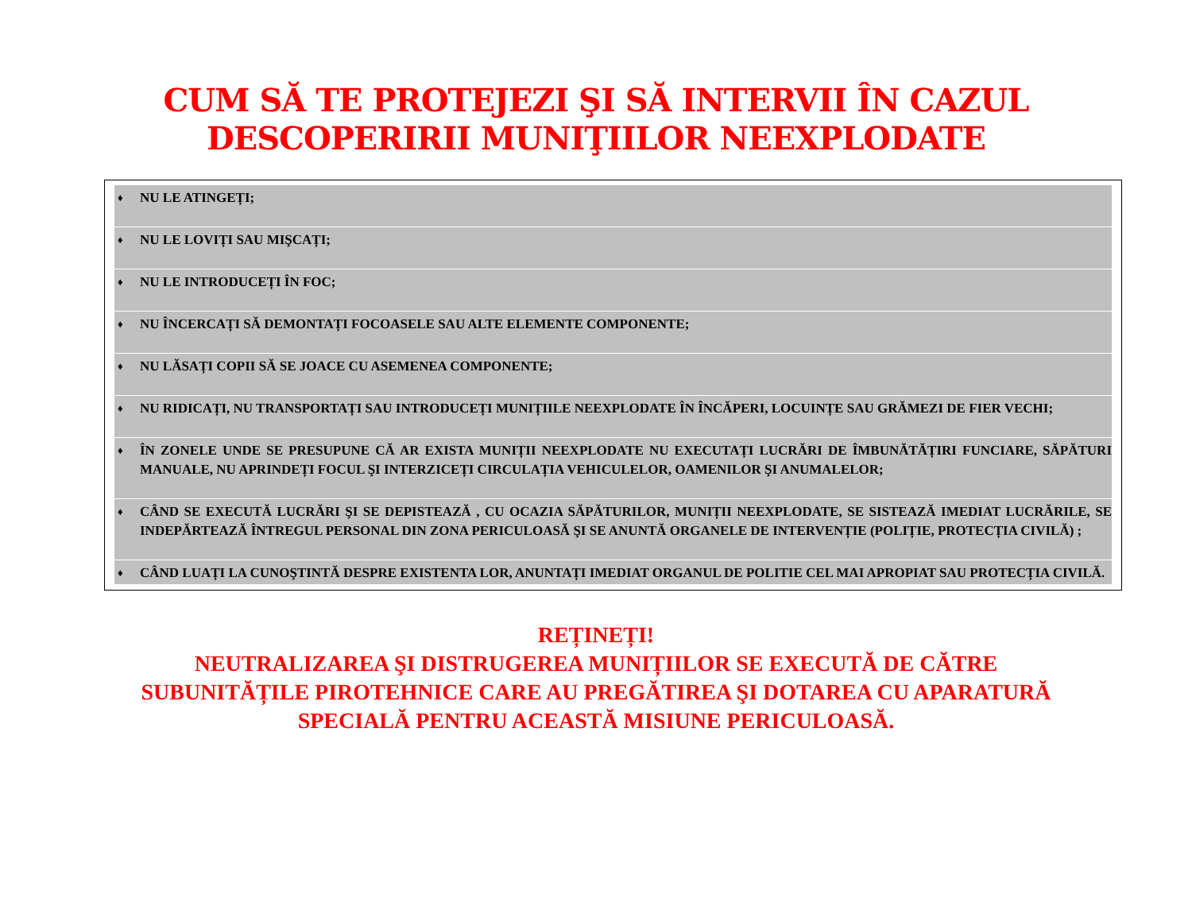CUM SĂ TE PROTEJEZI ŞI SĂ INTERVII ÎN CAZUL
DESCOPERIRII MUNIŢIILOR NEEXPLODATE
♦ NU LE ATINGEȚI;
♦ NU LE LOVIȚI SAU MIŞCAȚI;
♦ NU LE INTRODUCEȚI ÎN FOC;
♦ NU ÎNCERCAȚI SĂ DEMONTAȚI FOCOASELE SAU ALTE ELEMENTE COMPONENTE;
♦ NU LĂSAȚI COPII SĂ SE JOACE CU ASEMENEA COMPONENTE;
♦ NU RIDICAȚI, NU TRANSPORTAȚI SAU INTRODUCEȚI MUNIȚIILE NEEXPLODATE ÎN ÎNCĂPERI, LOCUINȚE SAU GRĂMEZI DE FIER VECHI;
♦ ÎN ZONELE UNDE SE PRESUPUNE CĂ AR EXISTA MUNIȚII NEEXPLODATE NU EXECUTAȚI LUCRĂRI DE ÎMBUNĂTĂȚIRI FUNCIARE, SĂPĂTURI MANUALE, NU APRINDEȚI FOCUL ŞI INTERZICEȚI CIRCULAȚIA VEHICULELOR, OAMENILOR ŞI ANUMALELOR;
♦ CÂND SE EXECUTĂ LUCRĂRI ŞI SE DEPISTEAZĂ , CU OCAZIA SĂPĂTURILOR, MUNIȚII NEEXPLODATE, SE SISTEAZĂ IMEDIAT LUCRĂRILE, SE INDEPĂRTEAZĂ ÎNTREGUL PERSONAL DIN ZONA PERICULOASĂ ŞI SE ANUNTĂ ORGANELE DE INTERVENȚIE (POLIȚIE, PROTECȚIA CIVILĂ) ;
♦ CÂND LUAȚI LA CUNOŞTINTĂ DESPRE EXISTENTA LOR, ANUNTAȚI IMEDIAT ORGANUL DE POLITIE CEL MAI APROPIAT SAU PROTECȚIA CIVILĂ.
REȚINEȚI!
NEUTRALIZAREA ŞI DISTRUGEREA MUNIȚIILOR SE EXECUTĂ DE CĂTRE
SUBUNITĂȚILE PIROTEHNICE CARE AU PREGĂTIREA ŞI DOTAREA CU APARATURĂ
SPECIALĂ PENTRU ACEASTĂ MISIUNE PERICULOASĂ.